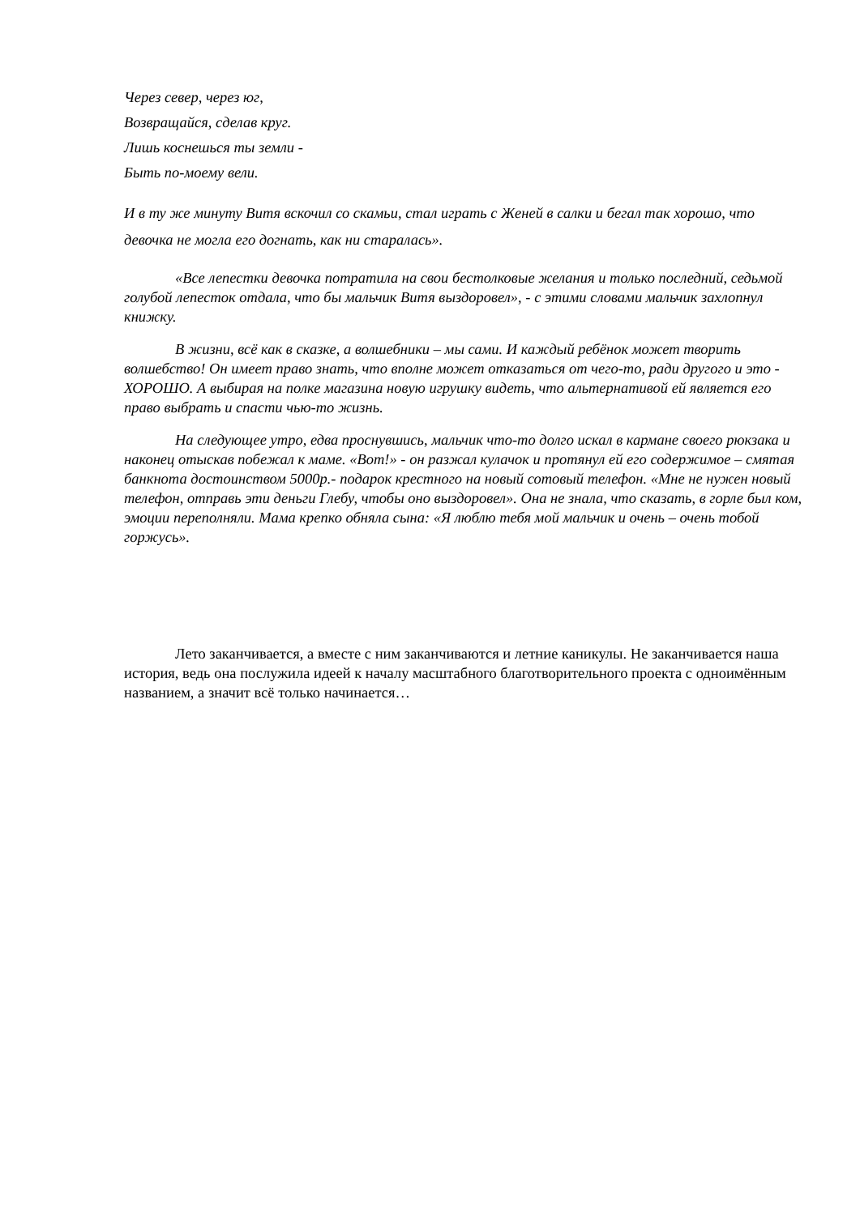Через север, через юг,
Возвращайся, сделав круг.
Лишь коснешься ты земли -
Быть по-моему вели.
И в ту же минуту Витя вскочил со скамьи, стал играть с Женей в салки и бегал так хорошо, что девочка не могла его догнать, как ни старалась».
«Все лепестки девочка потратила на свои бестолковые желания и только последний, седьмой голубой лепесток отдала, что бы мальчик Витя выздоровел», - с этими словами мальчик захлопнул книжку.
В жизни, всё как в сказке, а волшебники – мы сами. И каждый ребёнок может творить волшебство! Он имеет право знать, что вполне может отказаться от чего-то, ради другого и это - ХОРОШО. А выбирая на полке магазина новую игрушку видеть, что альтернативой ей является его право выбрать и спасти чью-то жизнь.
На следующее утро, едва проснувшись, мальчик что-то долго искал в кармане своего рюкзака и наконец отыскав побежал к маме. «Вот!» - он разжал кулачок и протянул ей его содержимое – смятая банкнота достоинством 5000р.- подарок крестного на новый сотовый телефон. «Мне не нужен новый телефон, отправь эти деньги Глебу, чтобы оно выздоровел». Она не знала, что сказать, в горле был ком, эмоции переполняли. Мама крепко обняла сына: «Я люблю тебя мой мальчик и очень – очень тобой горжусь».
Лето заканчивается, а вместе с ним заканчиваются и летние каникулы. Не заканчивается наша история, ведь она послужила идеей к началу масштабного благотворительного проекта с одноимённым названием, а значит всё только начинается…